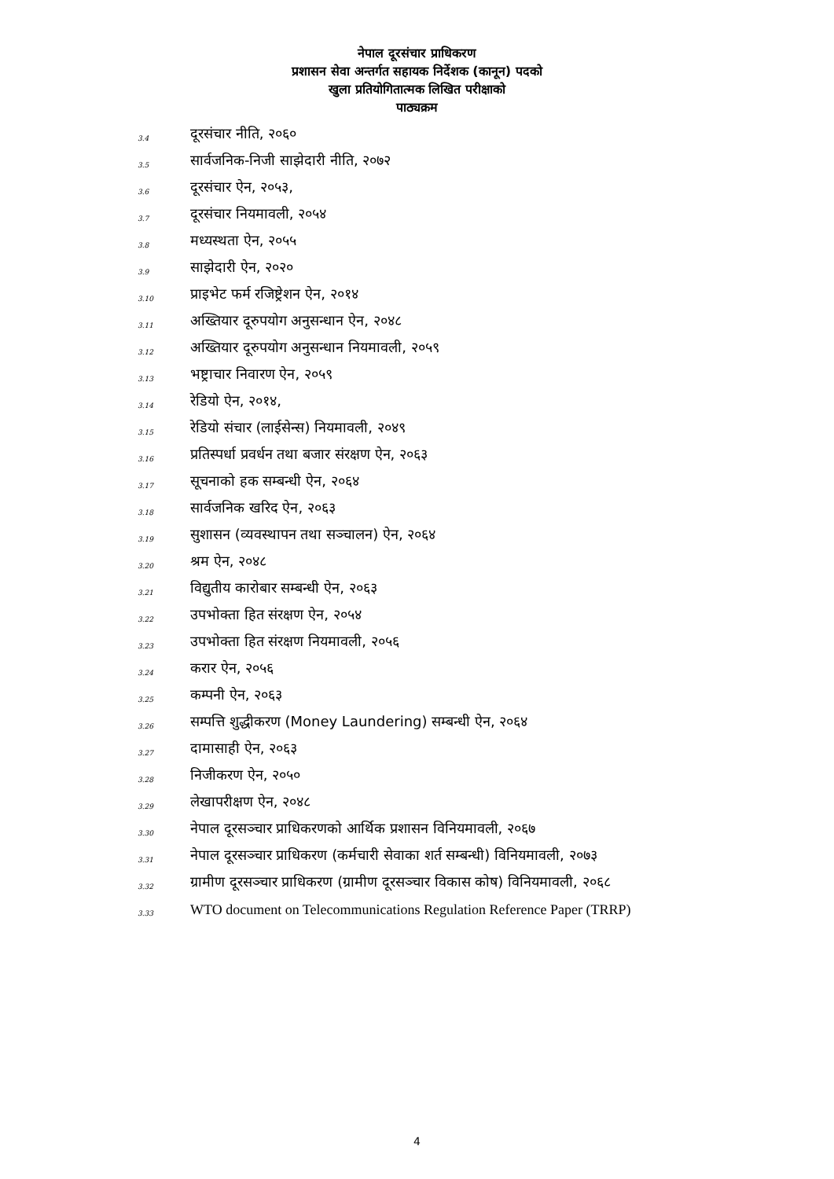नेपाल दूरसंचार प्राधिकरण
प्रशासन सेवा अन्तर्गत सहायक निर्देशक (कानून) पदको
खुला प्रतियोगितात्मक लिखित परीक्षाको
पाठ्यक्रम
3.4 दूरसंचार नीति, २०६०
3.5 सार्वजनिक-निजी साझेदारी नीति, २०७२
3.6 दूरसंचार ऐन, २०५३,
3.7 दूरसंचार नियमावली, २०५४
3.8 मध्यस्थता ऐन, २०५५
3.9 साझेदारी ऐन, २०२०
3.10 प्राइभेट फर्म रजिष्ट्रेशन ऐन, २०१४
3.11 अख्तियार दूरुपयोग अनुसन्धान ऐन, २०४८
3.12 अख्तियार दूरुपयोग अनुसन्धान नियमावली, २०५९
3.13 भष्ट्राचार निवारण ऐन, २०५९
3.14 रेडियो ऐन, २०१४,
3.15 रेडियो संचार (लाईसेन्स) नियमावली, २०४९
3.16 प्रतिस्पर्धा प्रवर्धन तथा बजार संरक्षण ऐन, २०६३
3.17 सूचनाको हक सम्बन्धी ऐन, २०६४
3.18 सार्वजनिक खरिद ऐन, २०६३
3.19 सुशासन (व्यवस्थापन तथा सञ्चालन) ऐन, २०६४
3.20 श्रम ऐन, २०४८
3.21 विद्युतीय कारोबार सम्बन्धी ऐन, २०६३
3.22 उपभोक्ता हित संरक्षण ऐन, २०५४
3.23 उपभोक्ता हित संरक्षण नियमावली, २०५६
3.24 करार ऐन, २०५६
3.25 कम्पनी ऐन, २०६३
3.26 सम्पत्ति शुद्धीकरण (Money Laundering) सम्बन्धी ऐन, २०६४
3.27 दामासाही ऐन, २०६३
3.28 निजीकरण ऐन, २०५०
3.29 लेखापरीक्षण ऐन, २०४८
3.30 नेपाल दूरसञ्चार प्राधिकरणको आर्थिक प्रशासन विनियमावली, २०६७
3.31 नेपाल दूरसञ्चार प्राधिकरण (कर्मचारी सेवाका शर्त सम्बन्धी) विनियमावली, २०७३
3.32 ग्रामीण दूरसञ्चार प्राधिकरण (ग्रामीण दूरसञ्चार विकास कोष) विनियमावली, २०६८
3.33 WTO document on Telecommunications Regulation Reference Paper (TRRP)
4